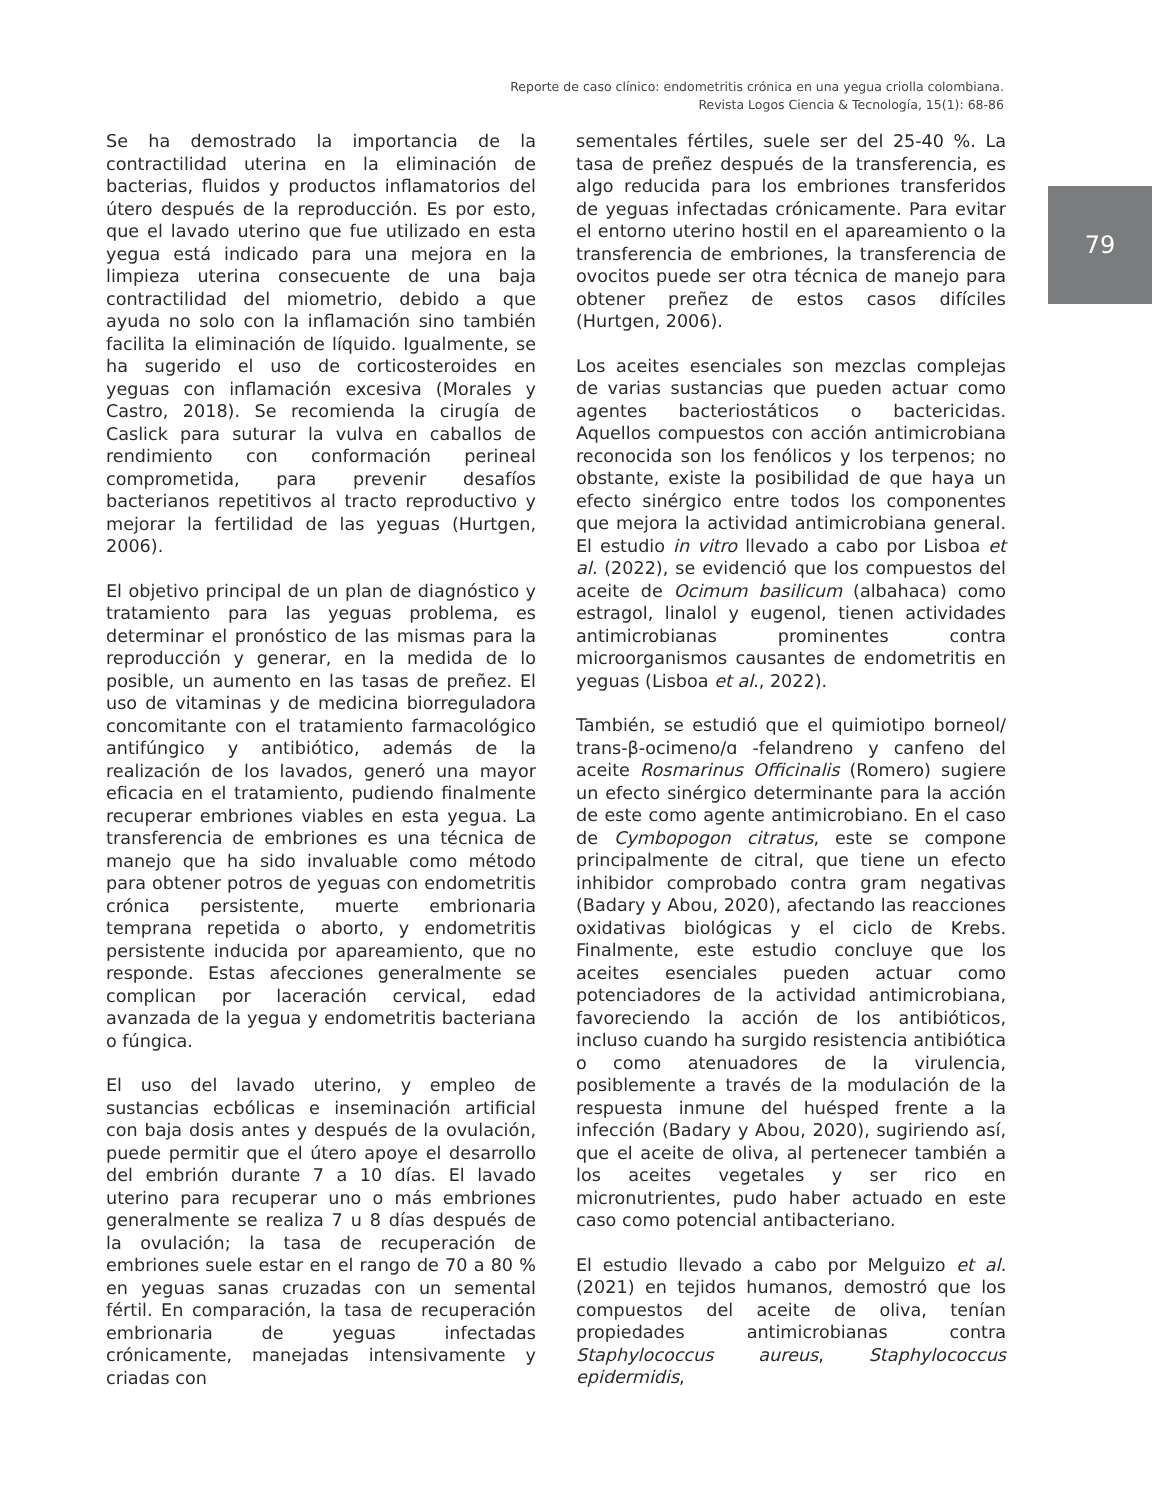Reporte de caso clínico: endometritis crónica en una yegua criolla colombiana.
Revista Logos Ciencia & Tecnología, 15(1): 68-86
Se ha demostrado la importancia de la contractilidad uterina en la eliminación de bacterias, fluidos y productos inflamatorios del útero después de la reproducción. Es por esto, que el lavado uterino que fue utilizado en esta yegua está indicado para una mejora en la limpieza uterina consecuente de una baja contractilidad del miometrio, debido a que ayuda no solo con la inflamación sino también facilita la eliminación de líquido. Igualmente, se ha sugerido el uso de corticosteroides en yeguas con inflamación excesiva (Morales y Castro, 2018). Se recomienda la cirugía de Caslick para suturar la vulva en caballos de rendimiento con conformación perineal comprometida, para prevenir desafíos bacterianos repetitivos al tracto reproductivo y mejorar la fertilidad de las yeguas (Hurtgen, 2006).
El objetivo principal de un plan de diagnóstico y tratamiento para las yeguas problema, es determinar el pronóstico de las mismas para la reproducción y generar, en la medida de lo posible, un aumento en las tasas de preñez. El uso de vitaminas y de medicina biorreguladora concomitante con el tratamiento farmacológico antifúngico y antibiótico, además de la realización de los lavados, generó una mayor eficacia en el tratamiento, pudiendo finalmente recuperar embriones viables en esta yegua. La transferencia de embriones es una técnica de manejo que ha sido invaluable como método para obtener potros de yeguas con endometritis crónica persistente, muerte embrionaria temprana repetida o aborto, y endometritis persistente inducida por apareamiento, que no responde. Estas afecciones generalmente se complican por laceración cervical, edad avanzada de la yegua y endometritis bacteriana o fúngica.
El uso del lavado uterino, y empleo de sustancias ecbólicas e inseminación artificial con baja dosis antes y después de la ovulación, puede permitir que el útero apoye el desarrollo del embrión durante 7 a 10 días. El lavado uterino para recuperar uno o más embriones generalmente se realiza 7 u 8 días después de la ovulación; la tasa de recuperación de embriones suele estar en el rango de 70 a 80 % en yeguas sanas cruzadas con un semental fértil. En comparación, la tasa de recuperación embrionaria de yeguas infectadas crónicamente, manejadas intensivamente y criadas con
sementales fértiles, suele ser del 25-40 %. La tasa de preñez después de la transferencia, es algo reducida para los embriones transferidos de yeguas infectadas crónicamente. Para evitar el entorno uterino hostil en el apareamiento o la transferencia de embriones, la transferencia de ovocitos puede ser otra técnica de manejo para obtener preñez de estos casos difíciles (Hurtgen, 2006).
Los aceites esenciales son mezclas complejas de varias sustancias que pueden actuar como agentes bacteriostáticos o bactericidas. Aquellos compuestos con acción antimicrobiana reconocida son los fenólicos y los terpenos; no obstante, existe la posibilidad de que haya un efecto sinérgico entre todos los componentes que mejora la actividad antimicrobiana general. El estudio in vitro llevado a cabo por Lisboa et al. (2022), se evidenció que los compuestos del aceite de Ocimum basilicum (albahaca) como estragol, linalol y eugenol, tienen actividades antimicrobianas prominentes contra microorganismos causantes de endometritis en yeguas (Lisboa et al., 2022).
También, se estudió que el quimiotipo borneol/ trans-β-ocimeno/ɑ -felandreno y canfeno del aceite Rosmarinus Officinalis (Romero) sugiere un efecto sinérgico determinante para la acción de este como agente antimicrobiano. En el caso de Cymbopogon citratus, este se compone principalmente de citral, que tiene un efecto inhibidor comprobado contra gram negativas (Badary y Abou, 2020), afectando las reacciones oxidativas biológicas y el ciclo de Krebs. Finalmente, este estudio concluye que los aceites esenciales pueden actuar como potenciadores de la actividad antimicrobiana, favoreciendo la acción de los antibióticos, incluso cuando ha surgido resistencia antibiótica o como atenuadores de la virulencia, posiblemente a través de la modulación de la respuesta inmune del huésped frente a la infección (Badary y Abou, 2020), sugiriendo así, que el aceite de oliva, al pertenecer también a los aceites vegetales y ser rico en micronutrientes, pudo haber actuado en este caso como potencial antibacteriano.
El estudio llevado a cabo por Melguizo et al. (2021) en tejidos humanos, demostró que los compuestos del aceite de oliva, tenían propiedades antimicrobianas contra Staphylococcus aureus, Staphylococcus epidermidis,
79